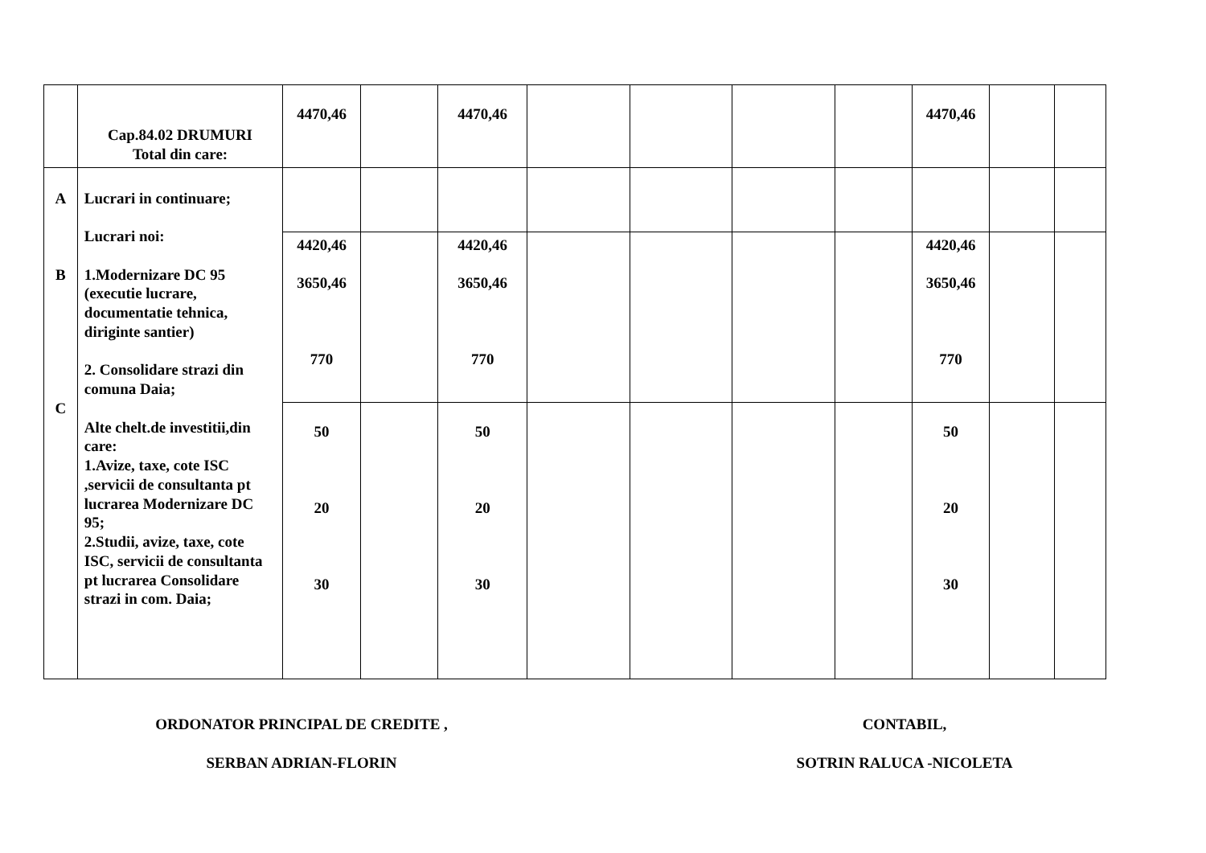| | Cap.84.02 DRUMURI Total din care: | 4470,46 | | 4470,46 | | | | | 4470,46 | | |
| A B C | Lucrari in continuare; Lucrari noi: 1.Modernizare DC 95 (executie lucrare, documentatie tehnica, diriginte santier) 2. Consolidare strazi din comuna Daia; Alte chelt.de investitii,din care: 1.Avize, taxe, cote ISC ,servicii de consultanta pt lucrarea Modernizare DC 95; 2.Studii, avize, taxe, cote ISC, servicii de consultanta pt lucrarea Consolidare strazi in com. Daia; | | | | | | | | | | |
| | | 4420,46 3650,46 770 | | 4420,46 3650,46 770 | | | | | 4420,46 3650,46 770 | | |
| | | 50 20 30 | | 50 20 30 | | | | | 50 20 30 | | |
ORDONATOR PRINCIPAL DE CREDITE ,
CONTABIL,
SERBAN ADRIAN-FLORIN SOTRIN RALUCA -NICOLETA